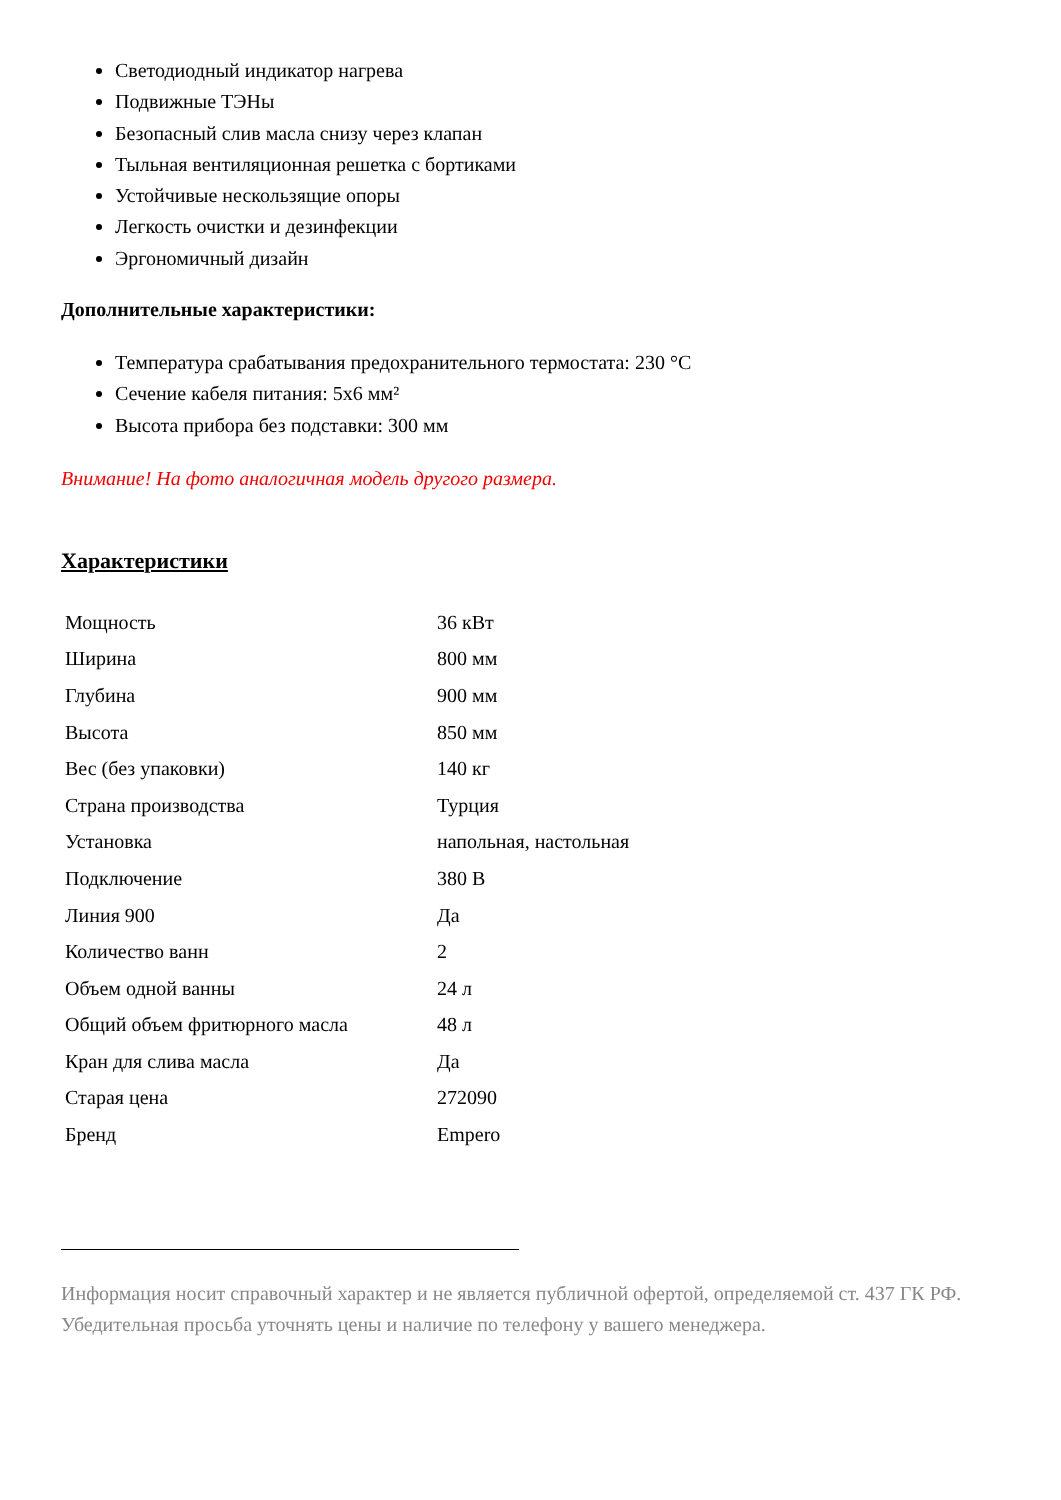Светодиодный индикатор нагрева
Подвижные ТЭНы
Безопасный слив масла снизу через клапан
Тыльная вентиляционная решетка с бортиками
Устойчивые нескользящие опоры
Легкость очистки и дезинфекции
Эргономичный дизайн
Дополнительные характеристики:
Температура срабатывания предохранительного термостата: 230 °C
Сечение кабеля питания: 5x6 мм²
Высота прибора без подставки: 300 мм
Внимание! На фото аналогичная модель другого размера.
Характеристики
| Мощность | 36 кВт |
| Ширина | 800 мм |
| Глубина | 900 мм |
| Высота | 850 мм |
| Вес (без упаковки) | 140 кг |
| Страна производства | Турция |
| Установка | напольная, настольная |
| Подключение | 380 В |
| Линия 900 | Да |
| Количество ванн | 2 |
| Объем одной ванны | 24 л |
| Общий объем фритюрного масла | 48 л |
| Кран для слива масла | Да |
| Старая цена | 272090 |
| Бренд | Empero |
Информация носит справочный характер и не является публичной офертой, определяемой ст. 437 ГК РФ. Убедительная просьба уточнять цены и наличие по телефону у вашего менеджера.